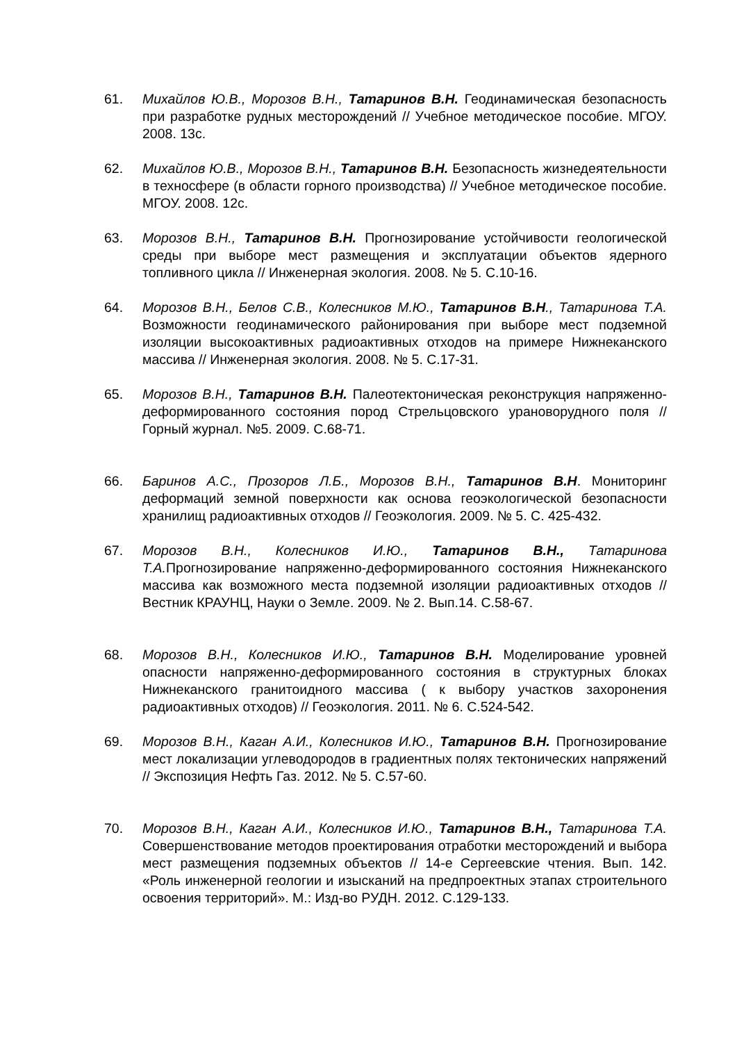61. Михайлов Ю.В., Морозов В.Н., Татаринов В.Н. Геодинамическая безопасность при разработке рудных месторождений // Учебное методическое пособие. МГОУ. 2008. 13с.
62. Михайлов Ю.В., Морозов В.Н., Татаринов В.Н. Безопасность жизнедеятельности в техносфере (в области горного производства) // Учебное методическое пособие. МГОУ. 2008. 12с.
63. Морозов В.Н., Татаринов В.Н. Прогнозирование устойчивости геологической среды при выборе мест размещения и эксплуатации объектов ядерного топливного цикла // Инженерная экология. 2008. № 5. С.10-16.
64. Морозов В.Н., Белов С.В., Колесников М.Ю., Татаринов В.Н., Татаринова Т.А. Возможности геодинамического районирования при выборе мест подземной изоляции высокоактивных радиоактивных отходов на примере Нижнеканского массива // Инженерная экология. 2008. № 5. С.17-31.
65. Морозов В.Н., Татаринов В.Н. Палеотектоническая реконструкция напряженно-деформированного состояния пород Стрельцовского урановорудного поля // Горный журнал. №5. 2009. С.68-71.
66. Баринов А.С., Прозоров Л.Б., Морозов В.Н., Татаринов В.Н. Мониторинг деформаций земной поверхности как основа геоэкологической безопасности хранилищ радиоактивных отходов // Геоэкология. 2009. № 5. С. 425-432.
67. Морозов В.Н., Колесников И.Ю., Татаринов В.Н., Татаринова Т.А. Прогнозирование напряженно-деформированного состояния Нижнеканского массива как возможного места подземной изоляции радиоактивных отходов // Вестник КРАУНЦ, Науки о Земле. 2009. № 2. Вып.14. С.58-67.
68. Морозов В.Н., Колесников И.Ю., Татаринов В.Н. Моделирование уровней опасности напряженно-деформированного состояния в структурных блоках Нижнеканского гранитоидного массива ( к выбору участков захоронения радиоактивных отходов) // Геоэкология. 2011. № 6. С.524-542.
69. Морозов В.Н., Каган А.И., Колесников И.Ю., Татаринов В.Н. Прогнозирование мест локализации углеводородов в градиентных полях тектонических напряжений // Экспозиция Нефть Газ. 2012. № 5. С.57-60.
70. Морозов В.Н., Каган А.И., Колесников И.Ю., Татаринов В.Н., Татаринова Т.А. Совершенствование методов проектирования отработки месторождений и выбора мест размещения подземных объектов // 14-е Сергеевские чтения. Вып. 142. «Роль инженерной геологии и изысканий на предпроектных этапах строительного освоения территорий». М.: Изд-во РУДН. 2012. С.129-133.